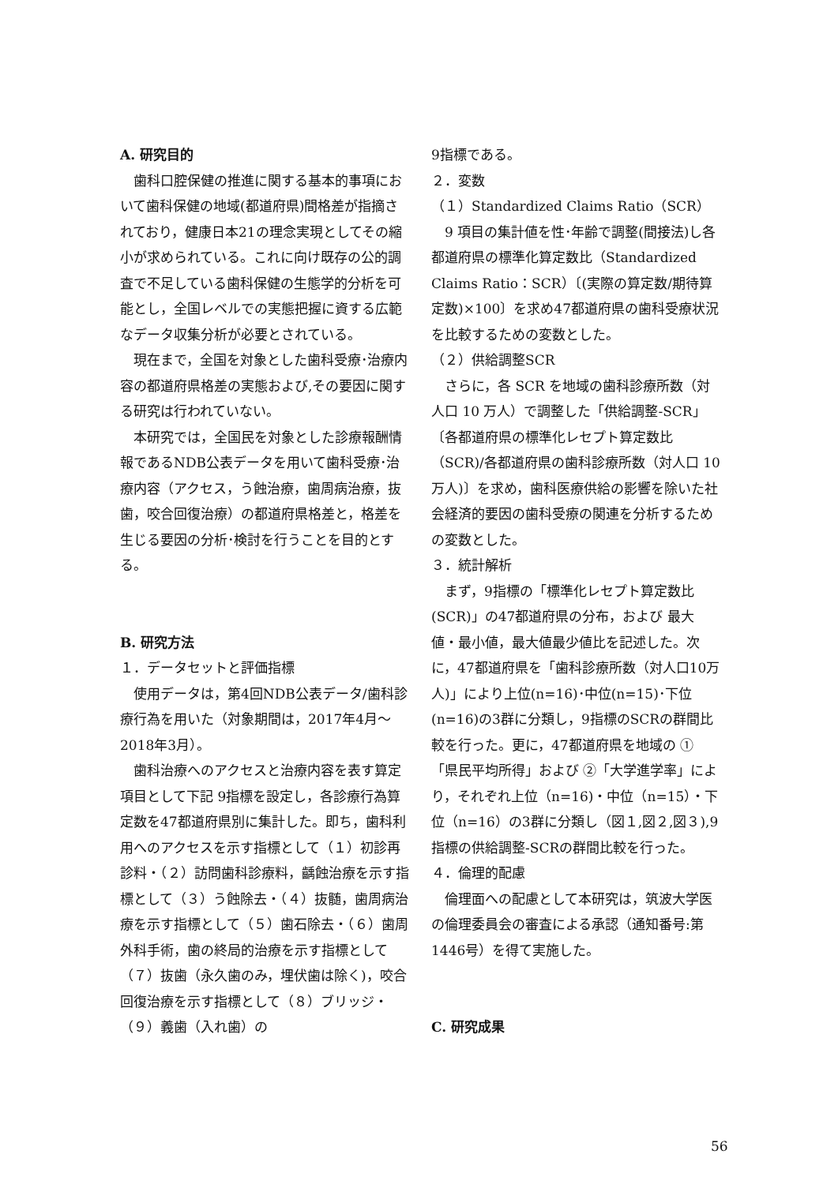A. 研究目的
歯科口腔保健の推進に関する基本的事項において歯科保健の地域(都道府県)間格差が指摘されており，健康日本21の理念実現としてその縮小が求められている。これに向け既存の公的調査で不足している歯科保健の生態学的分析を可能とし，全国レベルでの実態把握に資する広範なデータ収集分析が必要とされている。
現在まで，全国を対象とした歯科受療･治療内容の都道府県格差の実態および,その要因に関する研究は行われていない。
本研究では，全国民を対象とした診療報酬情報であるNDB公表データを用いて歯科受療･治療内容（アクセス，う蝕治療，歯周病治療，抜歯，咬合回復治療）の都道府県格差と，格差を生じる要因の分析･検討を行うことを目的とする。
B. 研究方法
１．データセットと評価指標
使用データは，第4回NDB公表データ/歯科診療行為を用いた（対象期間は，2017年4月～2018年3月）。
歯科治療へのアクセスと治療内容を表す算定項目として下記 9指標を設定し，各診療行為算定数を47都道府県別に集計した。即ち，歯科利用へのアクセスを示す指標として（１）初診再診料・（２）訪問歯科診療料，齲蝕治療を示す指標として（３）う蝕除去・（４）抜髄，歯周病治療を示す指標として（５）歯石除去・（６）歯周外科手術，歯の終局的治療を示す指標として（７）抜歯（永久歯のみ，埋伏歯は除く)，咬合回復治療を示す指標として（８）ブリッジ・（９）義歯（入れ歯）の
9指標である。
２．変数
（１）Standardized Claims Ratio（SCR）
9 項目の集計値を性･年齢で調整(間接法)し各都道府県の標準化算定数比（Standardized Claims Ratio：SCR）〔(実際の算定数/期待算定数)×100〕を求め47都道府県の歯科受療状況を比較するための変数とした。
（２）供給調整SCR
さらに，各 SCR を地域の歯科診療所数（対人口 10 万人）で調整した「供給調整-SCR」〔各都道府県の標準化レセプト算定数比（SCR)/各都道府県の歯科診療所数（対人口 10 万人)〕を求め，歯科医療供給の影響を除いた社会経済的要因の歯科受療の関連を分析するための変数とした。
３．統計解析
まず，9指標の「標準化レセプト算定数比(SCR)」の47都道府県の分布，および 最大値・最小値，最大値最少値比を記述した。次に，47都道府県を「歯科診療所数（対人口10万人)」により上位(n=16)･中位(n=15)･下位(n=16)の3群に分類し，9指標のSCRの群間比較を行った。更に，47都道府県を地域の ①「県民平均所得」および ②「大学進学率」により，それぞれ上位（n=16)・中位（n=15）・下位（n=16）の3群に分類し（図１,図２,図３),9指標の供給調整-SCRの群間比較を行った。
４．倫理的配慮
倫理面への配慮として本研究は，筑波大学医の倫理委員会の審査による承認（通知番号:第1446号）を得て実施した。
C. 研究成果
56